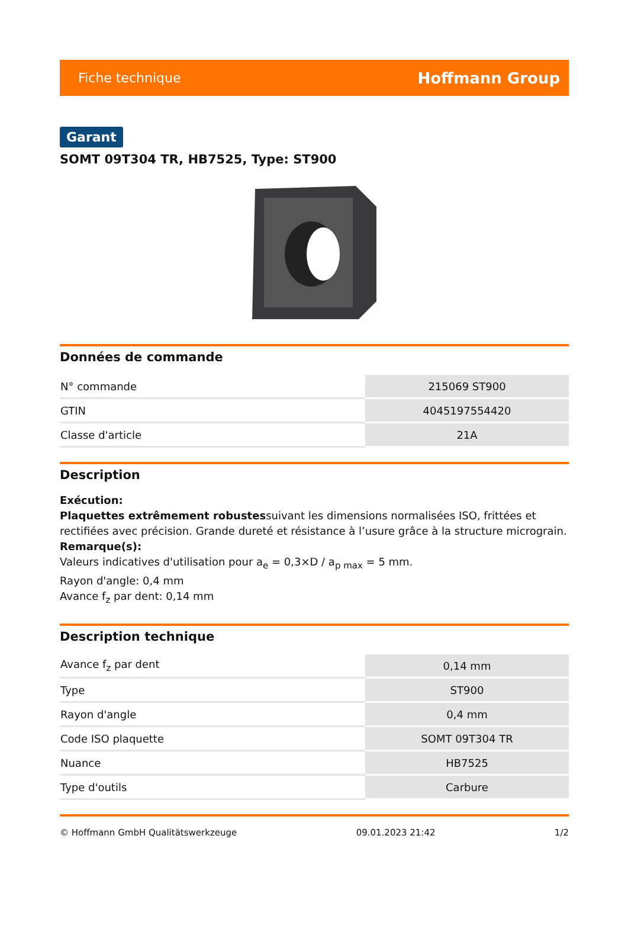Fiche technique Hoffmann Group
Garant
SOMT 09T304 TR, HB7525, Type: ST900
Données de commande
| N° commande | 215069 ST900 |
| GTIN | 4045197554420 |
| Classe d'article | 21A |
Description
Exécution:
Plaquettes extrêmement robustessuivant les dimensions normalisées ISO, frittées et rectifiées avec précision. Grande dureté et résistance à l’usure grâce à la structure micrograin.
Remarque(s):
Valeurs indicatives d'utilisation pour a<sub>e</sub> = 0,3×D / a<sub>p max</sub> = 5 mm.
Rayon d'angle: 0,4 mm
Avance f<sub>z</sub> par dent: 0,14 mm
Description technique
| Avance f<sub>z</sub> par dent | 0,14 mm |
| Type | ST900 |
| Rayon d'angle | 0,4 mm |
| Code ISO plaquette | SOMT 09T304 TR |
| Nuance | HB7525 |
| Type d'outils | Carbure |
© Hoffmann GmbH Qualitätswerkzeuge 09.01.2023 21:42 1/2